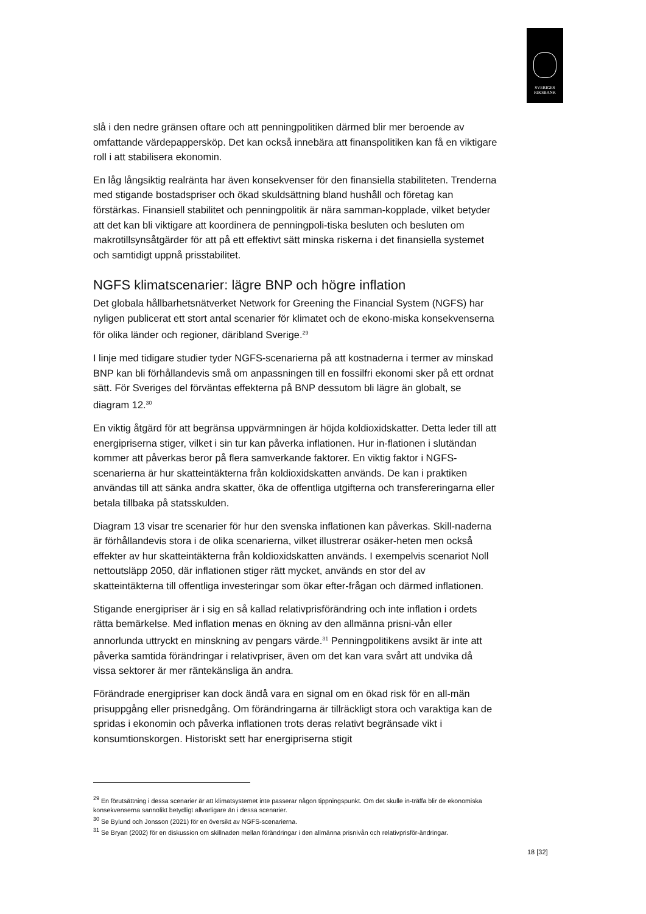SVERIGES
RIKSBANK
slå i den nedre gränsen oftare och att penningpolitiken därmed blir mer beroende av omfattande värdepappersköp. Det kan också innebära att finanspolitiken kan få en viktigare roll i att stabilisera ekonomin.
En låg långsiktig realränta har även konsekvenser för den finansiella stabiliteten. Trenderna med stigande bostadspriser och ökad skuldsättning bland hushåll och företag kan förstärkas. Finansiell stabilitet och penningpolitik är nära samman-kopplade, vilket betyder att det kan bli viktigare att koordinera de penningpoli-tiska besluten och besluten om makrotillsynsåtgärder för att på ett effektivt sätt minska riskerna i det finansiella systemet och samtidigt uppnå prisstabilitet.
NGFS klimatscenarier: lägre BNP och högre inflation
Det globala hållbarhetsnätverket Network for Greening the Financial System (NGFS) har nyligen publicerat ett stort antal scenarier för klimatet och de ekono-miska konsekvenserna för olika länder och regioner, däribland Sverige.<sup>29</sup>
I linje med tidigare studier tyder NGFS-scenarierna på att kostnaderna i termer av minskad BNP kan bli förhållandevis små om anpassningen till en fossilfri ekonomi sker på ett ordnat sätt. För Sveriges del förväntas effekterna på BNP dessutom bli lägre än globalt, se diagram 12.<sup>30</sup>
En viktig åtgärd för att begränsa uppvärmningen är höjda koldioxidskatter. Detta leder till att energipriserna stiger, vilket i sin tur kan påverka inflationen. Hur in-flationen i slutändan kommer att påverkas beror på flera samverkande faktorer. En viktig faktor i NGFS-scenarierna är hur skatteintäkterna från koldioxidskatten används. De kan i praktiken användas till att sänka andra skatter, öka de offentliga utgifterna och transfereringarna eller betala tillbaka på statsskulden.
Diagram 13 visar tre scenarier för hur den svenska inflationen kan påverkas. Skill-naderna är förhållandevis stora i de olika scenarierna, vilket illustrerar osäker-heten men också effekter av hur skatteintäkterna från koldioxidskatten används. I exempelvis scenariot Noll nettoutsläpp 2050, där inflationen stiger rätt mycket, används en stor del av skatteintäkterna till offentliga investeringar som ökar efter-frågan och därmed inflationen.
Stigande energipriser är i sig en så kallad relativprisförändring och inte inflation i ordets rätta bemärkelse. Med inflation menas en ökning av den allmänna prisni-vån eller annorlunda uttryckt en minskning av pengars värde.<sup>31</sup> Penningpolitikens avsikt är inte att påverka samtida förändringar i relativpriser, även om det kan vara svårt att undvika då vissa sektorer är mer räntekänsliga än andra.
Förändrade energipriser kan dock ändå vara en signal om en ökad risk för en all-män prisuppgång eller prisnedgång. Om förändringarna är tillräckligt stora och varaktiga kan de spridas i ekonomin och påverka inflationen trots deras relativt begränsade vikt i konsumtionskorgen. Historiskt sett har energipriserna stigit
<sup>29</sup> En förutsättning i dessa scenarier är att klimatsystemet inte passerar någon tippningspunkt. Om det skulle in-träffa blir de ekonomiska konsekvenserna sannolikt betydligt allvarligare än i dessa scenarier.
<sup>30</sup> Se Bylund och Jonsson (2021) för en översikt av NGFS-scenarierna.
<sup>31</sup> Se Bryan (2002) för en diskussion om skillnaden mellan förändringar i den allmänna prisnivån och relativprisför-ändringar.
18 [32]